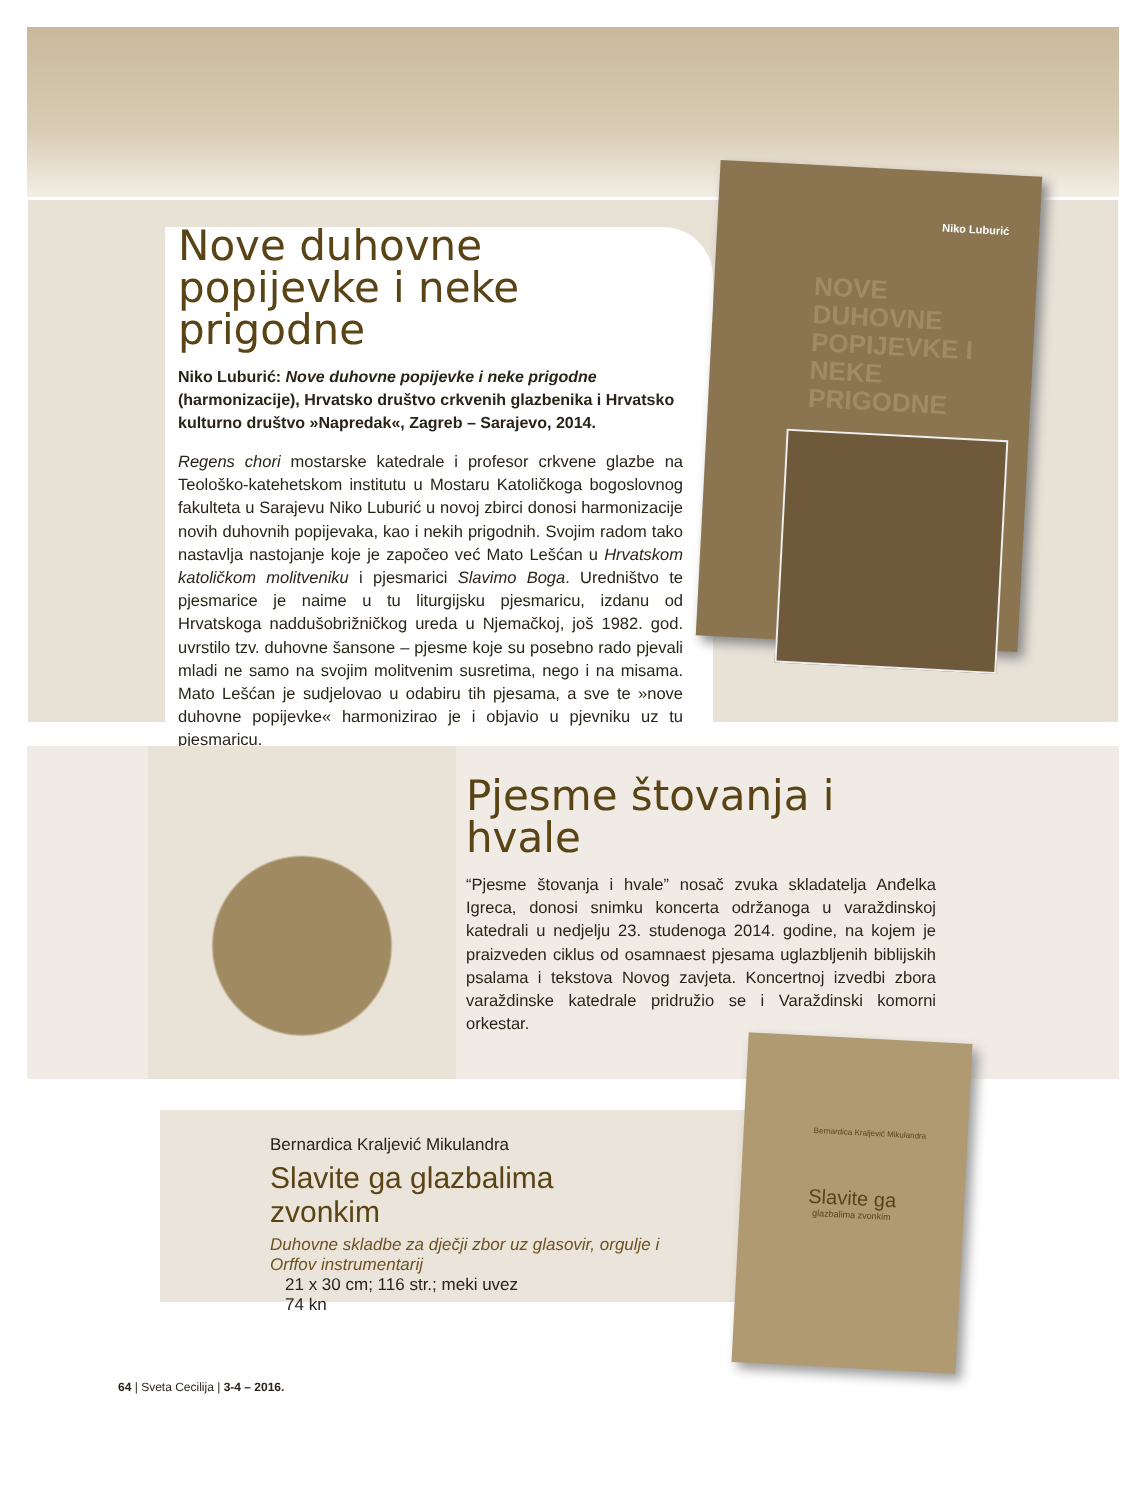Nove duhovne popijevke i neke prigodne
Niko Luburić: Nove duhovne popijevke i neke prigodne (harmonizacije), Hrvatsko društvo crkvenih glazbenika i Hrvatsko kulturno društvo »Napredak«, Zagreb – Sarajevo, 2014.
Regens chori mostarske katedrale i profesor crkvene glazbe na Teološko-katehetskom institutu u Mostaru Katoličkoga bogoslovnog fakulteta u Sarajevu Niko Luburić u novoj zbirci donosi harmonizacije novih duhovnih popijevaka, kao i nekih prigodnih. Svojim radom tako nastavlja nastojanje koje je započeo već Mato Lešćan u Hrvatskom katoličkom molitveniku i pjesmarici Slavimo Boga. Uredništvo te pjesmarice je naime u tu liturgijsku pjesmaricu, izdanu od Hrvatskoga naddušobrižničkog ureda u Njemačkoj, još 1982. god. uvrstilo tzv. duhovne šansone – pjesme koje su posebno rado pjevali mladi ne samo na svojim molitvenim susretima, nego i na misama. Mato Lešćan je sudjelovao u odabiru tih pjesama, a sve te »nove duhovne popijevke« harmonizirao je i objavio u pjevniku uz tu pjesmaricu.
Niko Luburić
NOVE DUHOVNE POPIJEVKE I NEKE PRIGODNE
Pjesme štovanja i hvale
“Pjesme štovanja i hvale” nosač zvuka skladatelja Anđelka Igreca, donosi snimku koncerta održanoga u varaždinskoj katedrali u nedjelju 23. studenoga 2014. godine, na kojem je praizveden ciklus od osamnaest pjesama uglazbljenih biblijskih psalama i tekstova Novog zavjeta. Koncertnoj izvedbi zbora varaždinske katedrale pridružio se i Varaždinski komorni orkestar.
Bernardica Kraljević Mikulandra
Slavite ga glazbalima zvonkim
Duhovne skladbe za dječji zbor uz glasovir, orgulje i Orffov instrumentarij
21 x 30 cm; 116 str.; meki uvez
74 kn
Bernardica Kraljević Mikulandra
Slavite ga
glazbalima zvonkim
64 | Sveta Cecilija | 3-4 – 2016.